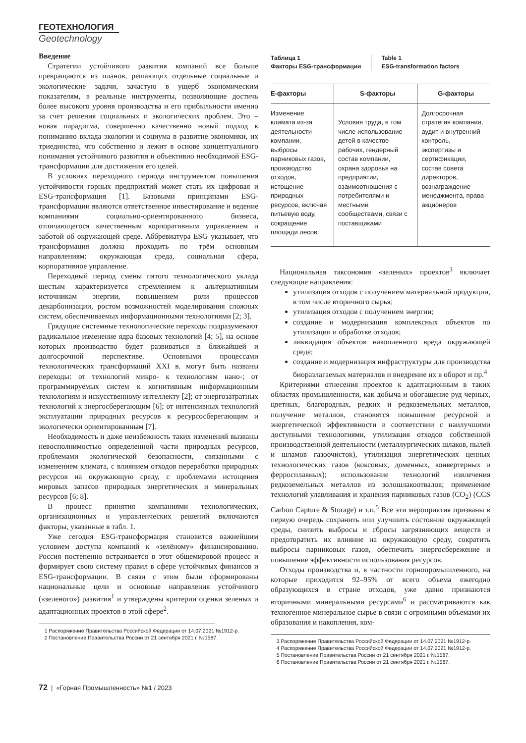ГЕОТЕХНОЛОГИЯ
Geotechnology
Введение
Стратегии устойчивого развития компаний все больше превращаются из планов, решающих отдельные социальные и экологические задачи, зачастую в ущерб экономическим показателям, в реальные инструменты, позволяющие достичь более высокого уровня производства и его прибыльности именно за счет решения социальных и экологических проблем. Это – новая парадигма, совершенно качественно новый подход к пониманию вклада экологии и социума в развитие экономики, их триединства, что собственно и лежит в основе концептуального понимания устойчивого развития и объективно необходимой ESG-трансформации для достижения его целей.
В условиях переходного периода инструментом повышения устойчивости горных предприятий может стать их цифровая и ESG-трансформация [1]. Базовыми принципами ESG-трансформации являются ответственное инвестирование и ведение компаниями социально-ориентированного бизнеса, отличающегося качественным корпоративным управлением и заботой об окружающей среде. Аббревиатура ESG указывает, что трансформация должна проходить по трём основным направлениям: окружающая среда, социальная сфера, корпоративное управление.
Переходный период смены пятого технологического уклада шестым характеризуется стремлением к альтернативным источникам энергии, повышением роли процессов декарбонизации, ростом возможностей моделирования сложных систем, обеспечиваемых информационными технологиями [2; 3].
Грядущие системные технологические переходы подразумевают радикальное изменение ядра базовых технологий [4; 5], на основе которых производство будет развиваться в ближайшей и долгосрочной перспективе. Основными процессами технологических трансформаций XXI в. могут быть названы переходы: от технологий микро- к технологиям нано-; от программируемых систем к когнитивным информационным технологиям и искусственному интеллекту [2]; от энергозатратных технологий к энергосберегающим [6]; от интенсивных технологий эксплуатации природных ресурсов к ресурсосберегающим и экологически ориентированным [7].
Необходимость и даже неизбежность таких изменений вызваны невосполнимостью определенной части природных ресурсов, проблемами экологической безопасности, связанными с изменением климата, с влиянием отходов переработки природных ресурсов на окружающую среду, с проблемами истощения мировых запасов природных энергетических и минеральных ресурсов [6; 8].
В процесс принятия компаниями технологических, организационных и управленческих решений включаются факторы, указанные в табл. 1.
Уже сегодня ESG-трансформация становится важнейшим условием доступа компаний к «зелёному» финансированию. Россия постепенно встраивается в этот общемировой процесс и формирует свою систему правил в сфере устойчивых финансов и ESG-трансформации. В связи с этим были сформированы национальные цели и основные направления устойчивого («зеленого») развития<sup>1</sup> и утверждены критерии оценки зеленых и адаптационных проектов в этой сфере<sup>2</sup>.
1 Распоряжение Правительства Российской Федерации от 14.07.2021 №1912-р.
2 Постановление Правительства России от 21 сентября 2021 г. №1587.
Таблица 1
Факторы ESG-трансформации
Table 1
ESG-transformation factors
| E-факторы | S-факторы | G-факторы |
| --- | --- | --- |
| Изменение климата из-за деятельности компании, выбросы парниковых газов, производство отходов, истощение природных ресурсов, включая питьевую воду, сокращение площади лесов | Условия труда, в том числе использование детей в качестве рабочих, гендерный состав компании, охрана здоровья на предприятии, взаимоотношения с потребителями и местными сообществами, связи с поставщиками | Долгосрочная стратегия компании, аудит и внутренний контроль, экспертизы и сертификации, состав совета директоров, вознаграждение менеджмента, права акционеров |
Национальная таксономия «зеленых» проектов<sup>3</sup> включает следующие направления:
утилизация отходов с получением материальной продукции, в том числе вторичного сырья;
утилизация отходов с получением энергии;
создание и модернизация комплексных объектов по утилизации и обработке отходов;
ликвидация объектов накопленного вреда окружающей среде;
создание и модернизация инфраструктуры для производства биоразлагаемых материалов и внедрение их в оборот и пр.<sup>4</sup>
Критериями отнесения проектов к адаптационным в таких областях промышленности, как добыча и обогащение руд черных, цветных, благородных, редких и редкоземельных металлов, получение металлов, становятся повышение ресурсной и энергетической эффективности в соответствии с наилучшими доступными технологиями, утилизация отходов собственной производственной деятельности (металлургических шлаков, пылей и шламов газоочисток), утилизация энергетических ценных технологических газов (коксовых, доменных, конвертерных и ферросплавных); использование технологий извлечения редкоземельных металлов из золошлакоотвалов; применение технологий улавливания и хранения парниковых газов (CO<sub>2</sub>) (CCS Carbon Capture & Storage) и т.п.<sup>5</sup> Все эти мероприятия призваны в первую очередь сохранить или улучшить состояние окружающей среды, снизить выбросы и сбросы загрязняющих веществ и предотвратить их влияние на окружающую среду, сократить выбросы парниковых газов, обеспечить энергосбережение и повышение эффективности использования ресурсов.
Отходы производства и, в частности горнопромышленного, на которые приходится 92–95% от всего объема ежегодно образующихся в стране отходов, уже давно признаются вторичными минеральными ресурсами<sup>6</sup> и рассматриваются как техногенное минеральное сырье в связи с огромными объемами их образования и накопления, ком-
3 Распоряжение Правительства Российской Федерации от 14.07.2021 №1912-р.
4 Распоряжение Правительства Российской Федерации от 14.07.2021 №1912-р.
5 Постановление Правительства России от 21 сентября 2021 г. №1587.
6 Постановление Правительства России от 21 сентября 2021 г. №1587.
72 | «Горная Промышленность» №1 / 2023